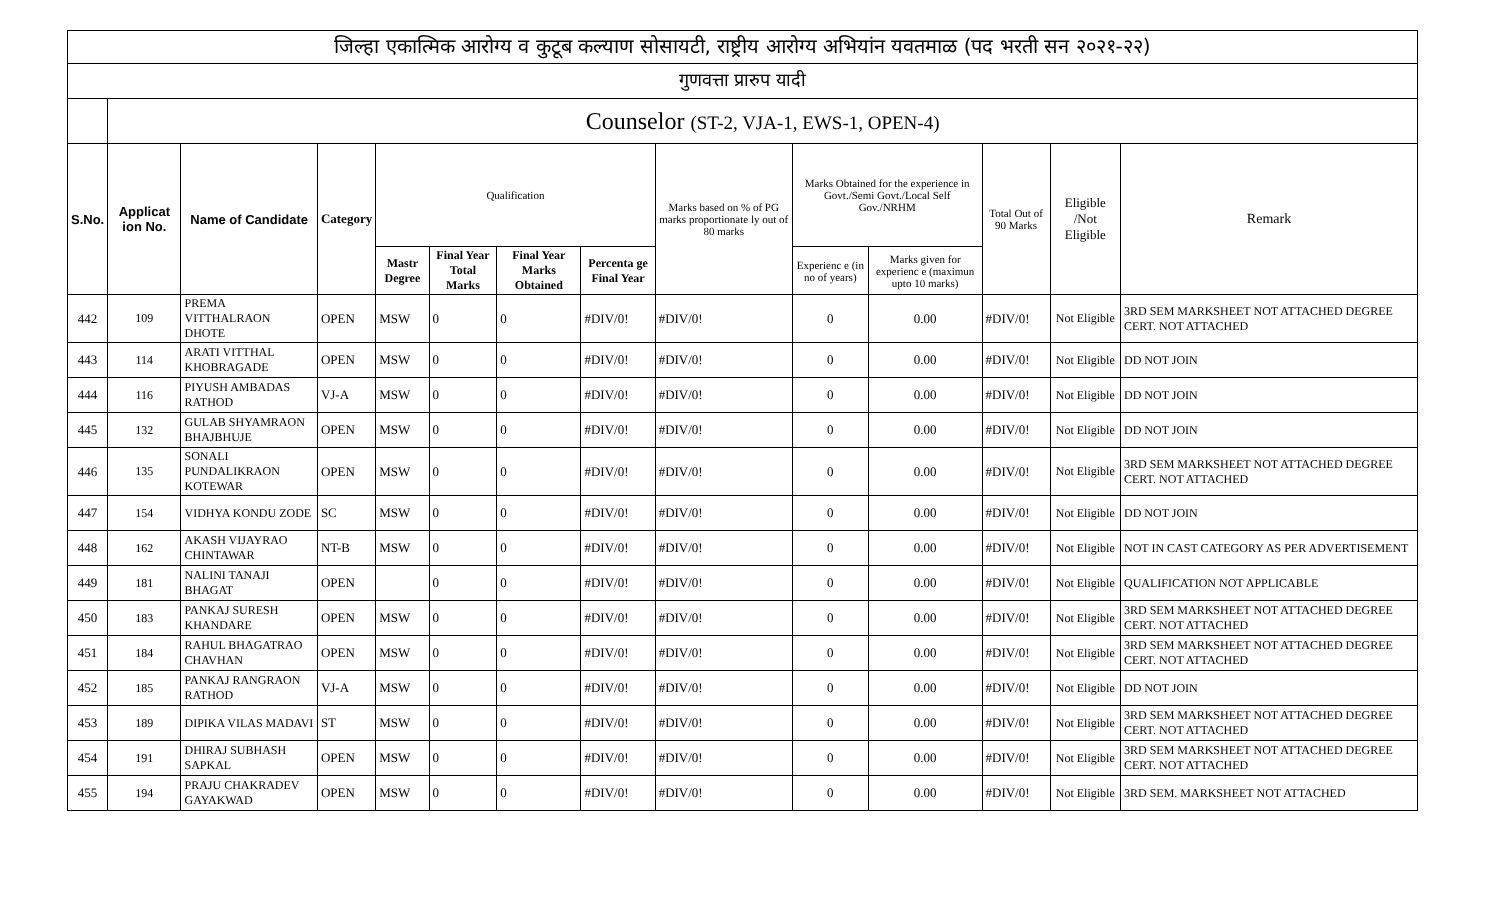| जिल्हा एकात्मिक आरोग्य व कुटूब कल्याण सोसायटी, राष्ट्रीय आरोग्य अभियांन यवतमाळ (पद भरती सन २०२१-२२) | | | | | | | | | | | | | |
| गुणवत्ता प्रारुप यादी | | | | | | | | | | | | | |
| | Counselor (ST-2, VJA-1, EWS-1, OPEN-4) | | | | | | | | | | | | |
| S.No. | Applicat ion No. | Name of Candidate | Category | Qualification | | | | Marks based on % of PG marks proportionate ly out of 80 marks | Marks Obtained for the experience in Govt./Semi Govt./Local Self Gov./NRHM | | Total Out of 90 Marks | Eligible /Not Eligible | Remark |
| | | | | Mastr Degree | Final Year Total Marks | Final Year Marks Obtained | Percenta ge Final Year | | Experienc e (in no of years) | Marks given for experienc e (maximun upto 10 marks) | | | |
| 442 | 109 | PREMA VITTHALRAON DHOTE | OPEN | MSW | 0 | 0 | #DIV/0! | #DIV/0! | 0 | 0.00 | #DIV/0! | Not Eligible | 3RD SEM MARKSHEET NOT ATTACHED DEGREE CERT. NOT ATTACHED |
| 443 | 114 | ARATI VITTHAL KHOBRAGADE | OPEN | MSW | 0 | 0 | #DIV/0! | #DIV/0! | 0 | 0.00 | #DIV/0! | Not Eligible | DD NOT JOIN |
| 444 | 116 | PIYUSH AMBADAS RATHOD | VJ-A | MSW | 0 | 0 | #DIV/0! | #DIV/0! | 0 | 0.00 | #DIV/0! | Not Eligible | DD NOT JOIN |
| 445 | 132 | GULAB SHYAMRAON BHAJBHUJE | OPEN | MSW | 0 | 0 | #DIV/0! | #DIV/0! | 0 | 0.00 | #DIV/0! | Not Eligible | DD NOT JOIN |
| 446 | 135 | SONALI PUNDALIKRAON KOTEWAR | OPEN | MSW | 0 | 0 | #DIV/0! | #DIV/0! | 0 | 0.00 | #DIV/0! | Not Eligible | 3RD SEM MARKSHEET NOT ATTACHED DEGREE CERT. NOT ATTACHED |
| 447 | 154 | VIDHYA KONDU ZODE | SC | MSW | 0 | 0 | #DIV/0! | #DIV/0! | 0 | 0.00 | #DIV/0! | Not Eligible | DD NOT JOIN |
| 448 | 162 | AKASH VIJAYRAO CHINTAWAR | NT-B | MSW | 0 | 0 | #DIV/0! | #DIV/0! | 0 | 0.00 | #DIV/0! | Not Eligible | NOT IN CAST CATEGORY AS PER ADVERTISEMENT |
| 449 | 181 | NALINI TANAJI BHAGAT | OPEN | | 0 | 0 | #DIV/0! | #DIV/0! | 0 | 0.00 | #DIV/0! | Not Eligible | QUALIFICATION NOT APPLICABLE |
| 450 | 183 | PANKAJ SURESH KHANDARE | OPEN | MSW | 0 | 0 | #DIV/0! | #DIV/0! | 0 | 0.00 | #DIV/0! | Not Eligible | 3RD SEM MARKSHEET NOT ATTACHED DEGREE CERT. NOT ATTACHED |
| 451 | 184 | RAHUL BHAGATRAO CHAVHAN | OPEN | MSW | 0 | 0 | #DIV/0! | #DIV/0! | 0 | 0.00 | #DIV/0! | Not Eligible | 3RD SEM MARKSHEET NOT ATTACHED DEGREE CERT. NOT ATTACHED |
| 452 | 185 | PANKAJ RANGRAON RATHOD | VJ-A | MSW | 0 | 0 | #DIV/0! | #DIV/0! | 0 | 0.00 | #DIV/0! | Not Eligible | DD NOT JOIN |
| 453 | 189 | DIPIKA VILAS MADAVI | ST | MSW | 0 | 0 | #DIV/0! | #DIV/0! | 0 | 0.00 | #DIV/0! | Not Eligible | 3RD SEM MARKSHEET NOT ATTACHED DEGREE CERT. NOT ATTACHED |
| 454 | 191 | DHIRAJ SUBHASH SAPKAL | OPEN | MSW | 0 | 0 | #DIV/0! | #DIV/0! | 0 | 0.00 | #DIV/0! | Not Eligible | 3RD SEM MARKSHEET NOT ATTACHED DEGREE CERT. NOT ATTACHED |
| 455 | 194 | PRAJU CHAKRADEV GAYAKWAD | OPEN | MSW | 0 | 0 | #DIV/0! | #DIV/0! | 0 | 0.00 | #DIV/0! | Not Eligible | 3RD SEM. MARKSHEET NOT ATTACHED |